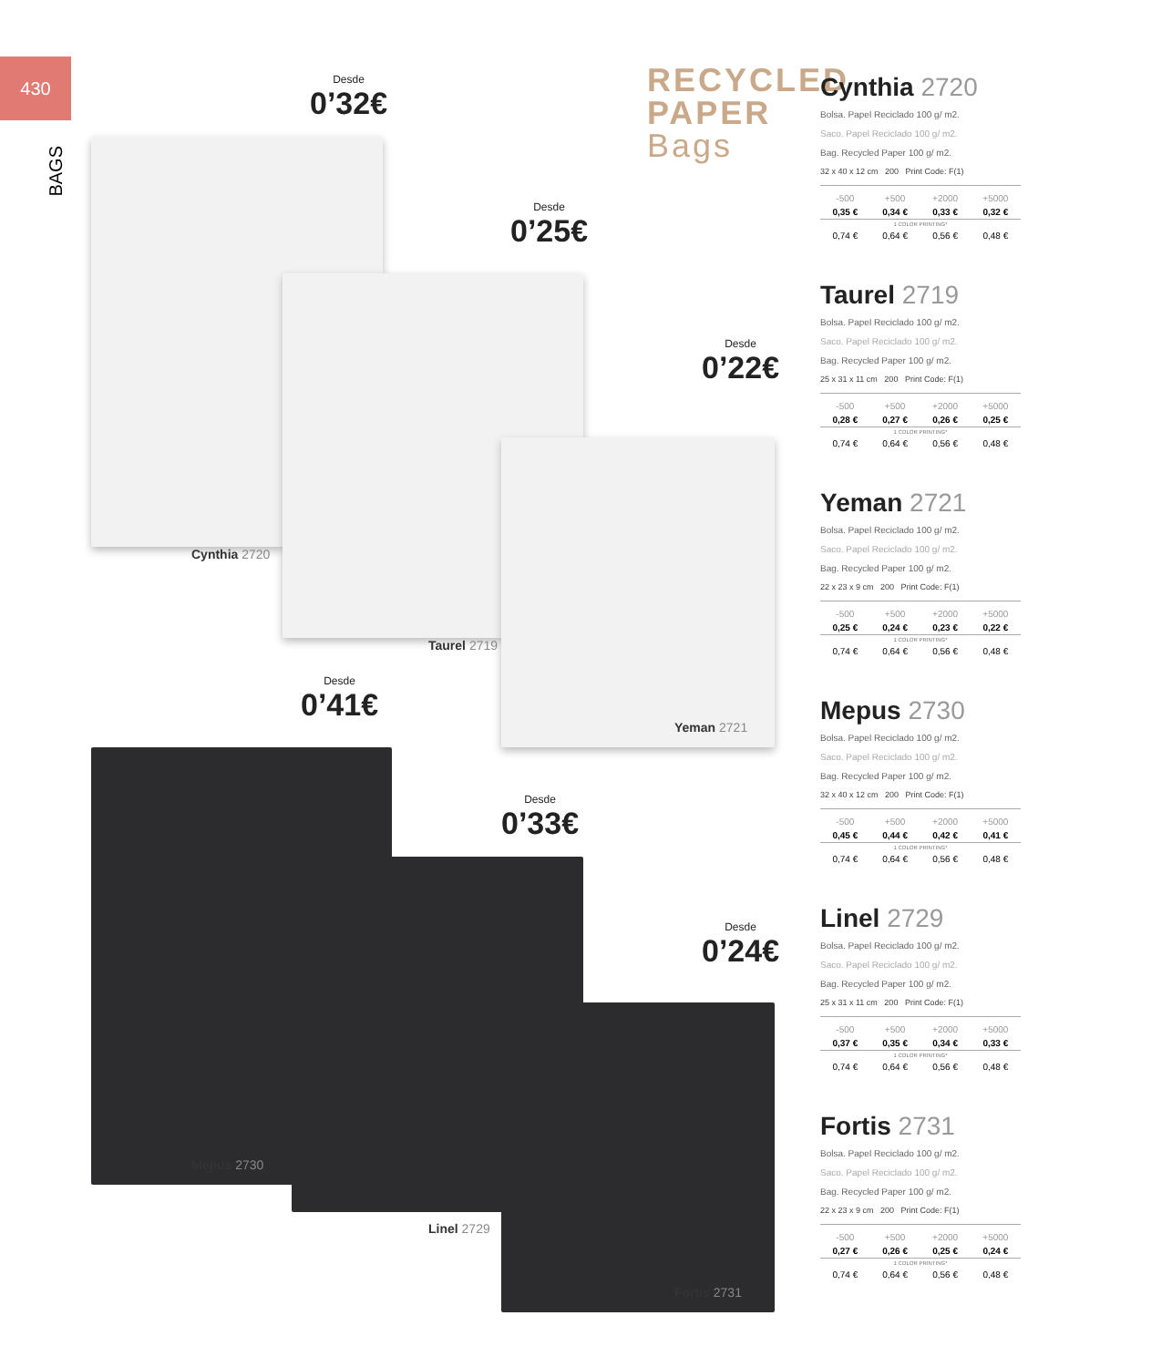430
BAGS
Desde
0’32€
Cynthia 2720
Desde
0’25€
Taurel 2719
Desde
0’22€
Yeman 2721
Desde
0’41€
Mepus 2730
Desde
0’33€
Linel 2729
Desde
0’24€
Fortis 2731
RECYCLED
PAPER
Bags
Cynthia 2720
Bolsa. Papel Reciclado 100 g/ m2.
Saco. Papel Reciclado 100 g/ m2.
Bag. Recycled Paper 100 g/ m2.
32 x 40 x 12 cm 200 Print Code: F(1)
| -500 | +500 | +2000 | +5000 |
| 0,35 € | 0,34 € | 0,33 € | 0,32 € |
| 1 COLOR PRINTING* | | | |
| 0,74 € | 0,64 € | 0,56 € | 0,48 € |
Taurel 2719
Bolsa. Papel Reciclado 100 g/ m2.
Saco. Papel Reciclado 100 g/ m2.
Bag. Recycled Paper 100 g/ m2.
25 x 31 x 11 cm 200 Print Code: F(1)
| -500 | +500 | +2000 | +5000 |
| 0,28 € | 0,27 € | 0,26 € | 0,25 € |
| 1 COLOR PRINTING* | | | |
| 0,74 € | 0,64 € | 0,56 € | 0,48 € |
Yeman 2721
Bolsa. Papel Reciclado 100 g/ m2.
Saco. Papel Reciclado 100 g/ m2.
Bag. Recycled Paper 100 g/ m2.
22 x 23 x 9 cm 200 Print Code: F(1)
| -500 | +500 | +2000 | +5000 |
| 0,25 € | 0,24 € | 0,23 € | 0,22 € |
| 1 COLOR PRINTING* | | | |
| 0,74 € | 0,64 € | 0,56 € | 0,48 € |
Mepus 2730
Bolsa. Papel Reciclado 100 g/ m2.
Saco. Papel Reciclado 100 g/ m2.
Bag. Recycled Paper 100 g/ m2.
32 x 40 x 12 cm 200 Print Code: F(1)
| -500 | +500 | +2000 | +5000 |
| 0,45 € | 0,44 € | 0,42 € | 0,41 € |
| 1 COLOR PRINTING* | | | |
| 0,74 € | 0,64 € | 0,56 € | 0,48 € |
Linel 2729
Bolsa. Papel Reciclado 100 g/ m2.
Saco. Papel Reciclado 100 g/ m2.
Bag. Recycled Paper 100 g/ m2.
25 x 31 x 11 cm 200 Print Code: F(1)
| -500 | +500 | +2000 | +5000 |
| 0,37 € | 0,35 € | 0,34 € | 0,33 € |
| 1 COLOR PRINTING* | | | |
| 0,74 € | 0,64 € | 0,56 € | 0,48 € |
Fortis 2731
Bolsa. Papel Reciclado 100 g/ m2.
Saco. Papel Reciclado 100 g/ m2.
Bag. Recycled Paper 100 g/ m2.
22 x 23 x 9 cm 200 Print Code: F(1)
| -500 | +500 | +2000 | +5000 |
| 0,27 € | 0,26 € | 0,25 € | 0,24 € |
| 1 COLOR PRINTING* | | | |
| 0,74 € | 0,64 € | 0,56 € | 0,48 € |